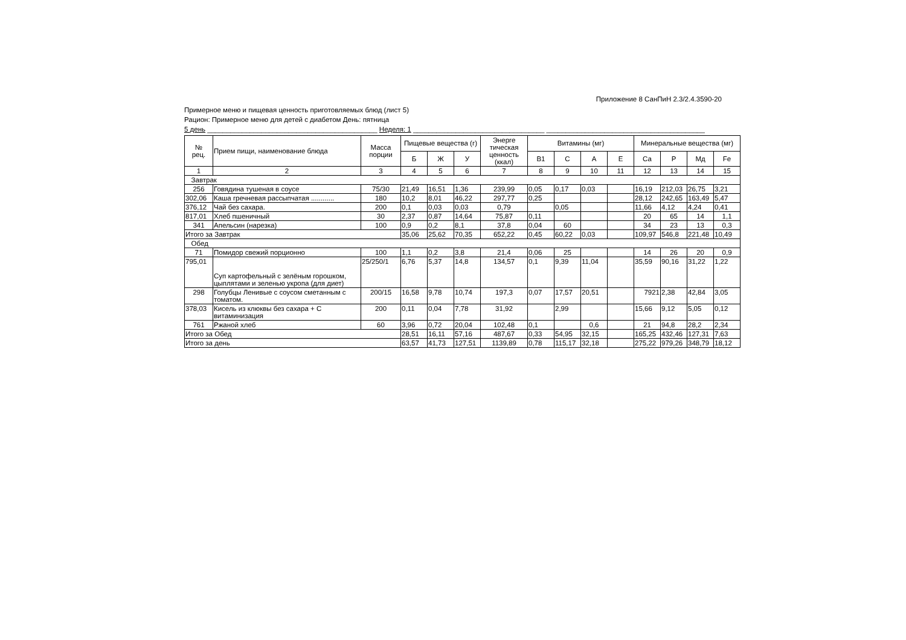Приложение 8 СанПиН 2.3/2.4.3590-20
Примерное меню и пищевая ценность приготовляемых блюд (лист 5)
Рацион: Примерное меню для детей с диабетом День: пятница
5 день ____________________________________________ Неделя: 1 __________________________________ _________________________________________
| № рец. | Прием пищи, наименование блюда | Масса порции | Пищевые вещества (г) | | | Энерге тическая ценность (ккал) | Витамины (мг) | | | | Минеральные вещества (мг) | | | |
| --- | --- | --- | --- | --- | --- | --- | --- | --- | --- | --- | --- | --- | --- | --- |
| | | | Б | Ж | У | | В1 | С | А | Е | Са | Р | Мд | Fe |
| 1 | 2 | 3 | 4 | 5 | 6 | 7 | 8 | 9 | 10 | 11 | 12 | 13 | 14 | 15 |
| Завтрак | | | | | | | | | | | | | | |
| 256 | Говядина тушеная в соусе | 75/30 | 21,49 | 16,51 | 1,36 | 239,99 | 0,05 | 0,17 | 0,03 | | 16,19 | 212,03 | 26,75 | 3,21 |
| 302,06 | Каша гречневая рассыпчатая ............ | 180 | 10,2 | 8,01 | 46,22 | 297,77 | 0,25 | | | | 28,12 | 242,65 | 163,49 | 5,47 |
| 376,12 | Чай без сахара. | 200 | 0,1 | 0,03 | 0,03 | 0,79 | | 0,05 | | | 11,66 | 4,12 | 4,24 | 0,41 |
| 817,01 | Хлеб пшеничный | 30 | 2,37 | 0,87 | 14,64 | 75,87 | 0,11 | | | | 20 | 65 | 14 | 1,1 |
| 341 | Апельсин (нарезка) | 100 | 0,9 | 0,2 | 8,1 | 37,8 | 0,04 | 60 | | | 34 | 23 | 13 | 0,3 |
| Итого за Завтрак | | | 35,06 | 25,62 | 70,35 | 652,22 | 0,45 | 60,22 | 0,03 | | 109,97 | 546,8 | 221,48 | 10,49 |
| Обед | | | | | | | | | | | | | | |
| 71 | Помидор свежий порционно | 100 | 1,1 | 0,2 | 3,8 | 21,4 | 0,06 | 25 | | | 14 | 26 | 20 | 0,9 |
| 795,01 | Суп картофельный с зелёным горошком, цыплятами и зеленью укропа (для диет) | 25/250/1 | 6,76 | 5,37 | 14,8 | 134,57 | 0,1 | 9,39 | 11,04 | | 35,59 | 90,16 | 31,22 | 1,22 |
| 298 | Голубцы Ленивые с соусом сметанным с томатом. | 200/15 | 16,58 | 9,78 | 10,74 | 197,3 | 0,07 | 17,57 | 20,51 | | 7921 | 2,38 | 42,84 | 3,05 |
| 378,03 | Кисель из клюквы без сахара + С витаминизация | 200 | 0,11 | 0,04 | 7,78 | 31,92 | | 2,99 | | | 15,66 | 9,12 | 5,05 | 0,12 |
| 761 | Ржаной хлеб | 60 | 3,96 | 0,72 | 20,04 | 102,48 | 0,1 | | 0,6 | | 21 | 94,8 | 28,2 | 2,34 |
| Итого за Обед | | | 28,51 | 16,11 | 57,16 | 487,67 | 0,33 | 54,95 | 32,15 | | 165,25 | 432,46 | 127,31 | 7,63 |
| Итого за день | | | 63,57 | 41,73 | 127,51 | 1139,89 | 0,78 | 115,17 | 32,18 | | 275,22 | 979,26 | 348,79 | 18,12 |